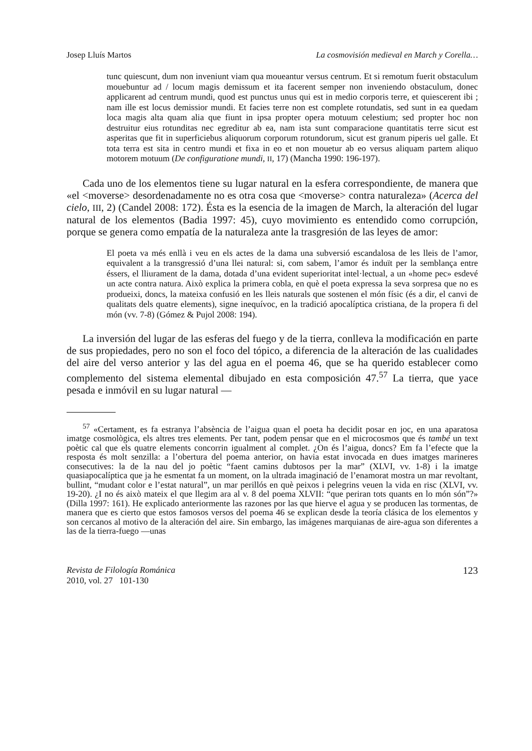Josep Lluís Martos La cosmovisión medieval en March y Corella…
tunc quiescunt, dum non inveniunt viam qua moueantur versus centrum. Et si remotum fuerit obstaculum mouebuntur ad / locum magis demissum et ita facerent semper non inveniendo obstaculum, donec applicarent ad centrum mundi, quod est punctus unus qui est in medio corporis terre, et quiescerent ibi ; nam ille est locus demissior mundi. Et facies terre non est complete rotundatis, sed sunt in ea quedam loca magis alta quam alia que fiunt in ipsa propter opera motuum celestium; sed propter hoc non destruitur eius rotunditas nec egreditur ab ea, nam ista sunt comparacione quantitatis terre sicut est asperitas que fit in superficiebus aliquorum corporum rotundorum, sicut est granum piperis uel galle. Et tota terra est sita in centro mundi et fixa in eo et non mouetur ab eo versus aliquam partem aliquo motorem motuum (De configuratione mundi, II, 17) (Mancha 1990: 196-197).
Cada uno de los elementos tiene su lugar natural en la esfera correspondiente, de manera que «el <moverse> desordenadamente no es otra cosa que <moverse> contra naturaleza» (Acerca del cielo, III, 2) (Candel 2008: 172). Ésta es la esencia de la imagen de March, la alteración del lugar natural de los elementos (Badia 1997: 45), cuyo movimiento es entendido como corrupción, porque se genera como empatía de la naturaleza ante la trasgresión de las leyes de amor:
El poeta va més enllà i veu en els actes de la dama una subversió escandalosa de les lleis de l’amor, equivalent a la transgressió d’una llei natural: si, com sabem, l’amor és induït per la semblança entre éssers, el lliurament de la dama, dotada d’una evident superioritat intel·lectual, a un «home pec» esdevé un acte contra natura. Això explica la primera cobla, en què el poeta expressa la seva sorpresa que no es produeixi, doncs, la mateixa confusió en les lleis naturals que sostenen el món físic (és a dir, el canvi de qualitats dels quatre elements), signe inequívoc, en la tradició apocalíptica cristiana, de la propera fi del món (vv. 7-8) (Gómez & Pujol 2008: 194).
La inversión del lugar de las esferas del fuego y de la tierra, conlleva la modificación en parte de sus propiedades, pero no son el foco del tópico, a diferencia de la alteración de las cualidades del aire del verso anterior y las del agua en el poema 46, que se ha querido establecer como complemento del sistema elemental dibujado en esta composición 47.<sup>57</sup> La tierra, que yace pesada e inmóvil en su lugar natural —
<sup>57</sup> «Certament, es fa estranya l’absència de l’aigua quan el poeta ha decidit posar en joc, en una aparatosa imatge cosmològica, els altres tres elements. Per tant, podem pensar que en el microcosmos que és també un text poètic cal que els quatre elements concorrin igualment al complet. ¿On és l’aigua, doncs? Em fa l’efecte que la resposta és molt senzilla: a l’obertura del poema anterior, on havia estat invocada en dues imatges marineres consecutives: la de la nau del jo poètic “faent camins dubtosos per la mar” (XLVI, vv. 1-8) i la imatge quasiapocalíptica que ja he esmentat fa un moment, on la ultrada imaginació de l’enamorat mostra un mar revoltant, bullint, “mudant color e l’estat natural”, un mar perillós en què peixos i pelegrins veuen la vida en risc (XLVI, vv. 19-20). ¿I no és això mateix el que llegim ara al v. 8 del poema XLVII: “que periran tots quants en lo món són”?» (Dilla 1997: 161). He explicado anteriormente las razones por las que hierve el agua y se producen las tormentas, de manera que es cierto que estos famosos versos del poema 46 se explican desde la teoría clásica de los elementos y son cercanos al motivo de la alteración del aire. Sin embargo, las imágenes marquianas de aire-agua son diferentes a las de la tierra-fuego —unas
Revista de Filología Románica
2010, vol. 27 101-130
123